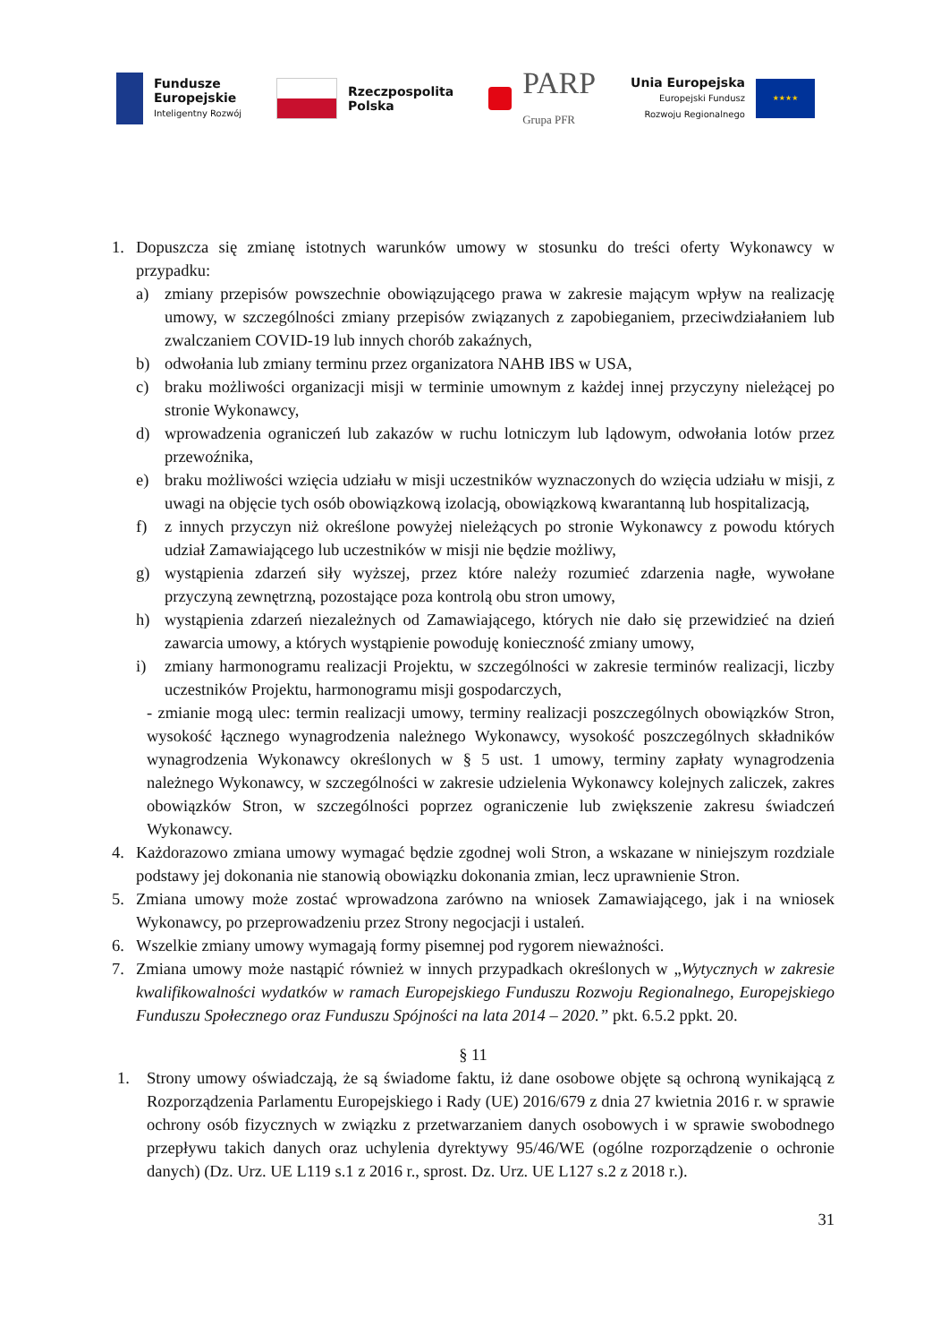Fundusze
Europejskie
Inteligentny Rozwój
Rzeczpospolita
Polska
PARP
Grupa PFR
Unia Europejska
Europejski Fundusz
Rozwoju Regionalnego
★★★★
1. Dopuszcza się zmianę istotnych warunków umowy w stosunku do treści oferty Wykonawcy w przypadku:
a) zmiany przepisów powszechnie obowiązującego prawa w zakresie mającym wpływ na realizację umowy, w szczególności zmiany przepisów związanych z zapobieganiem, przeciwdziałaniem lub zwalczaniem COVID-19 lub innych chorób zakaźnych,
b) odwołania lub zmiany terminu przez organizatora NAHB IBS w USA,
c) braku możliwości organizacji misji w terminie umownym z każdej innej przyczyny nieleżącej po stronie Wykonawcy,
d) wprowadzenia ograniczeń lub zakazów w ruchu lotniczym lub lądowym, odwołania lotów przez przewoźnika,
e) braku możliwości wzięcia udziału w misji uczestników wyznaczonych do wzięcia udziału w misji, z uwagi na objęcie tych osób obowiązkową izolacją, obowiązkową kwarantanną lub hospitalizacją,
f) z innych przyczyn niż określone powyżej nieleżących po stronie Wykonawcy z powodu których udział Zamawiającego lub uczestników w misji nie będzie możliwy,
g) wystąpienia zdarzeń siły wyższej, przez które należy rozumieć zdarzenia nagłe, wywołane przyczyną zewnętrzną, pozostające poza kontrolą obu stron umowy,
h) wystąpienia zdarzeń niezależnych od Zamawiającego, których nie dało się przewidzieć na dzień zawarcia umowy, a których wystąpienie powoduję konieczność zmiany umowy,
i) zmiany harmonogramu realizacji Projektu, w szczególności w zakresie terminów realizacji, liczby uczestników Projektu, harmonogramu misji gospodarczych,
- zmianie mogą ulec: termin realizacji umowy, terminy realizacji poszczególnych obowiązków Stron, wysokość łącznego wynagrodzenia należnego Wykonawcy, wysokość poszczególnych składników wynagrodzenia Wykonawcy określonych w § 5 ust. 1 umowy, terminy zapłaty wynagrodzenia należnego Wykonawcy, w szczególności w zakresie udzielenia Wykonawcy kolejnych zaliczek, zakres obowiązków Stron, w szczególności poprzez ograniczenie lub zwiększenie zakresu świadczeń Wykonawcy.
4. Każdorazowo zmiana umowy wymagać będzie zgodnej woli Stron, a wskazane w niniejszym rozdziale podstawy jej dokonania nie stanowią obowiązku dokonania zmian, lecz uprawnienie Stron.
5. Zmiana umowy może zostać wprowadzona zarówno na wniosek Zamawiającego, jak i na wniosek Wykonawcy, po przeprowadzeniu przez Strony negocjacji i ustaleń.
6. Wszelkie zmiany umowy wymagają formy pisemnej pod rygorem nieważności.
7. Zmiana umowy może nastąpić również w innych przypadkach określonych w „Wytycznych w zakresie kwalifikowalności wydatków w ramach Europejskiego Funduszu Rozwoju Regionalnego, Europejskiego Funduszu Społecznego oraz Funduszu Spójności na lata 2014 – 2020.” pkt. 6.5.2 ppkt. 20.
§ 11
1. Strony umowy oświadczają, że są świadome faktu, iż dane osobowe objęte są ochroną wynikającą z Rozporządzenia Parlamentu Europejskiego i Rady (UE) 2016/679 z dnia 27 kwietnia 2016 r. w sprawie ochrony osób fizycznych w związku z przetwarzaniem danych osobowych i w sprawie swobodnego przepływu takich danych oraz uchylenia dyrektywy 95/46/WE (ogólne rozporządzenie o ochronie danych) (Dz. Urz. UE L119 s.1 z 2016 r., sprost. Dz. Urz. UE L127 s.2 z 2018 r.).
31